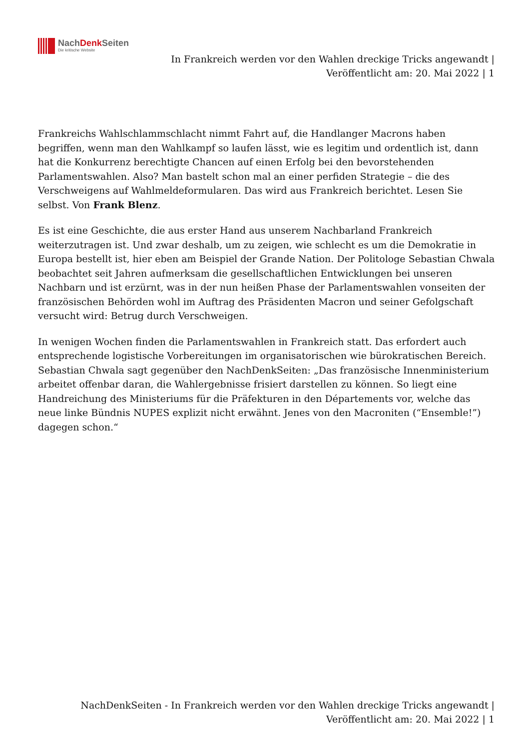NachDenk Seiten
Die kritische Website
In Frankreich werden vor den Wahlen dreckige Tricks angewandt |
Veröffentlicht am: 20. Mai 2022 | 1
Frankreichs Wahlschlammschlacht nimmt Fahrt auf, die Handlanger Macrons haben begriffen, wenn man den Wahlkampf so laufen lässt, wie es legitim und ordentlich ist, dann hat die Konkurrenz berechtigte Chancen auf einen Erfolg bei den bevorstehenden Parlamentswahlen. Also? Man bastelt schon mal an einer perfiden Strategie – die des Verschweigens auf Wahlmeldeformularen. Das wird aus Frankreich berichtet. Lesen Sie selbst. Von Frank Blenz.
Es ist eine Geschichte, die aus erster Hand aus unserem Nachbarland Frankreich weiterzutragen ist. Und zwar deshalb, um zu zeigen, wie schlecht es um die Demokratie in Europa bestellt ist, hier eben am Beispiel der Grande Nation. Der Politologe Sebastian Chwala beobachtet seit Jahren aufmerksam die gesellschaftlichen Entwicklungen bei unseren Nachbarn und ist erzürnt, was in der nun heißen Phase der Parlamentswahlen vonseiten der französischen Behörden wohl im Auftrag des Präsidenten Macron und seiner Gefolgschaft versucht wird: Betrug durch Verschweigen.
In wenigen Wochen finden die Parlamentswahlen in Frankreich statt. Das erfordert auch entsprechende logistische Vorbereitungen im organisatorischen wie bürokratischen Bereich. Sebastian Chwala sagt gegenüber den NachDenkSeiten: „Das französische Innenministerium arbeitet offenbar daran, die Wahlergebnisse frisiert darstellen zu können. So liegt eine Handreichung des Ministeriums für die Präfekturen in den Départements vor, welche das neue linke Bündnis NUPES explizit nicht erwähnt. Jenes von den Macroniten (“Ensemble!”) dagegen schon.“
NachDenkSeiten - In Frankreich werden vor den Wahlen dreckige Tricks angewandt |
Veröffentlicht am: 20. Mai 2022 | 1